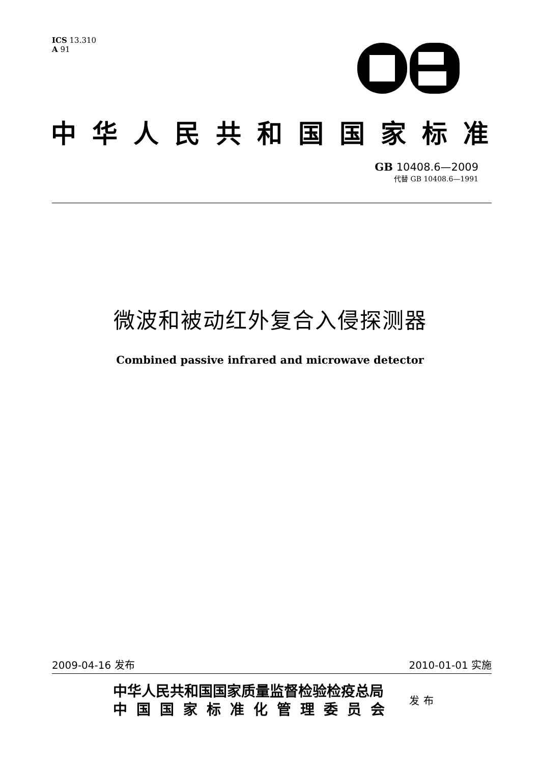ICS 13.310
A 91
中华人民共和国国家标准
GB 10408.6—2009
代替 GB 10408.6—1991
微波和被动红外复合入侵探测器
Combined passive infrared and microwave detector
2009-04-16 发布 2010-01-01 实施
中华人民共和国国家质量监督检验检疫总局
中国国家标准化管理委员会
发布